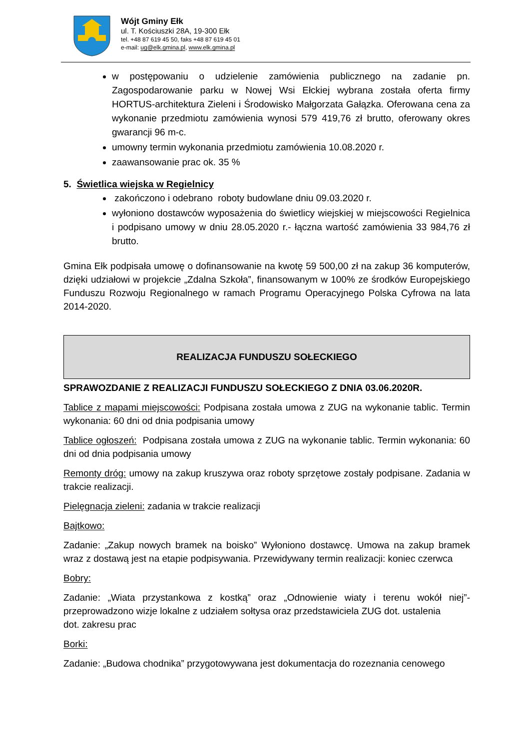Wójt Gminy Ełk
ul. T. Kościuszki 28A, 19-300 Ełk
tel. +48 87 619 45 50, faks +48 87 619 45 01
e-mail: ug@elk.gmina.pl, www.elk.gmina.pl
w postępowaniu o udzielenie zamówienia publicznego na zadanie pn. Zagospodarowanie parku w Nowej Wsi Ełckiej wybrana została oferta firmy HORTUS-architektura Zieleni i Środowisko Małgorzata Gałązka. Oferowana cena za wykonanie przedmiotu zamówienia wynosi 579 419,76 zł brutto, oferowany okres gwarancji 96 m-c.
umowny termin wykonania przedmiotu zamówienia 10.08.2020 r.
zaawansowanie prac ok. 35 %
5. Świetlica wiejska w Regielnicy
zakończono i odebrano roboty budowlane dniu 09.03.2020 r.
wyłoniono dostawców wyposażenia do świetlicy wiejskiej w miejscowości Regielnica i podpisano umowy w dniu 28.05.2020 r.- łączna wartość zamówienia 33 984,76 zł brutto.
Gmina Ełk podpisała umowę o dofinansowanie na kwotę 59 500,00 zł na zakup 36 komputerów, dzięki udziałowi w projekcie „Zdalna Szkoła”, finansowanym w 100% ze środków Europejskiego Funduszu Rozwoju Regionalnego w ramach Programu Operacyjnego Polska Cyfrowa na lata 2014-2020.
REALIZACJA FUNDUSZU SOŁECKIEGO
SPRAWOZDANIE Z REALIZACJI FUNDUSZU SOŁECKIEGO Z DNIA 03.06.2020R.
Tablice z mapami miejscowości: Podpisana została umowa z ZUG na wykonanie tablic. Termin wykonania: 60 dni od dnia podpisania umowy
Tablice ogłoszeń: Podpisana została umowa z ZUG na wykonanie tablic. Termin wykonania: 60 dni od dnia podpisania umowy
Remonty dróg: umowy na zakup kruszywa oraz roboty sprzętowe zostały podpisane. Zadania w trakcie realizacji.
Pielęgnacja zieleni: zadania w trakcie realizacji
Bajtkowo:
Zadanie: „Zakup nowych bramek na boisko” Wyłoniono dostawcę. Umowa na zakup bramek wraz z dostawą jest na etapie podpisywania. Przewidywany termin realizacji: koniec czerwca
Bobry:
Zadanie: „Wiata przystankowa z kostką” oraz „Odnowienie wiaty i terenu wokół niej”- przeprowadzono wizje lokalne z udziałem sołtysa oraz przedstawiciela ZUG dot. ustalenia
dot. zakresu prac
Borki:
Zadanie: „Budowa chodnika” przygotowywana jest dokumentacja do rozeznania cenowego